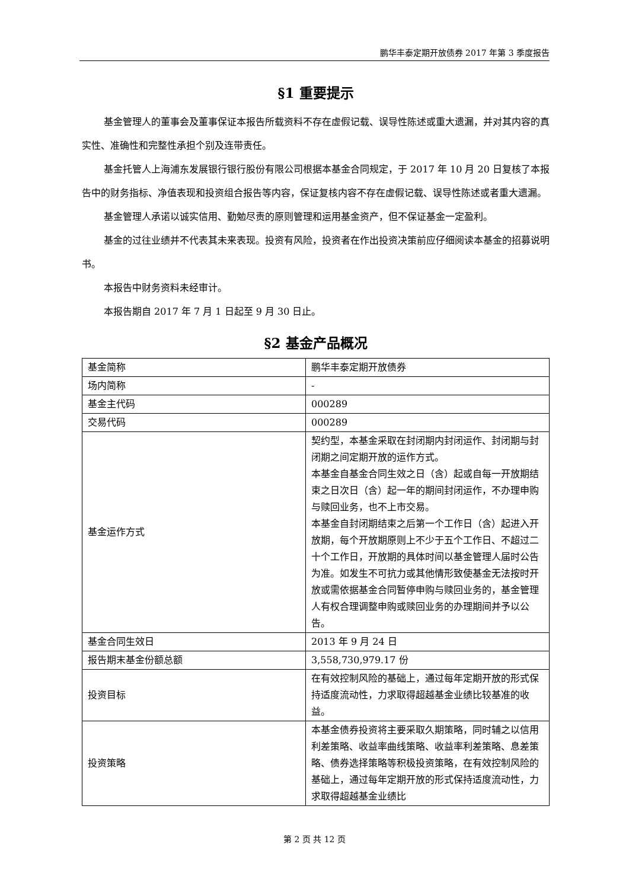鹏华丰泰定期开放债券 2017 年第 3 季度报告
§1 重要提示
基金管理人的董事会及董事保证本报告所载资料不存在虚假记载、误导性陈述或重大遗漏，并对其内容的真实性、准确性和完整性承担个别及连带责任。
基金托管人上海浦东发展银行银行股份有限公司根据本基金合同规定，于 2017 年 10 月 20 日复核了本报告中的财务指标、净值表现和投资组合报告等内容，保证复核内容不存在虚假记载、误导性陈述或者重大遗漏。
基金管理人承诺以诚实信用、勤勉尽责的原则管理和运用基金资产，但不保证基金一定盈利。
基金的过往业绩并不代表其未来表现。投资有风险，投资者在作出投资决策前应仔细阅读本基金的招募说明书。
本报告中财务资料未经审计。
本报告期自 2017 年 7 月 1 日起至 9 月 30 日止。
§2 基金产品概况
| 基金简称 | 鹏华丰泰定期开放债券 |
| 场内简称 | - |
| 基金主代码 | 000289 |
| 交易代码 | 000289 |
| 基金运作方式 | 契约型，本基金采取在封闭期内封闭运作、封闭期与封闭期之间定期开放的运作方式。 本基金自基金合同生效之日（含）起或自每一开放期结束之日次日（含）起一年的期间封闭运作，不办理申购与赎回业务，也不上市交易。 本基金自封闭期结束之后第一个工作日（含）起进入开放期，每个开放期原则上不少于五个工作日、不超过二十个工作日，开放期的具体时间以基金管理人届时公告为准。如发生不可抗力或其他情形致使基金无法按时开放或需依据基金合同暂停申购与赎回业务的，基金管理人有权合理调整申购或赎回业务的办理期间并予以公告。 |
| 基金合同生效日 | 2013 年 9 月 24 日 |
| 报告期末基金份额总额 | 3,558,730,979.17 份 |
| 投资目标 | 在有效控制风险的基础上，通过每年定期开放的形式保持适度流动性，力求取得超越基金业绩比较基准的收益。 |
| 投资策略 | 本基金债券投资将主要采取久期策略，同时辅之以信用利差策略、收益率曲线策略、收益率利差策略、息差策略、债券选择策略等积极投资策略，在有效控制风险的基础上，通过每年定期开放的形式保持适度流动性，力求取得超越基金业绩比 |
第 2 页 共 12 页